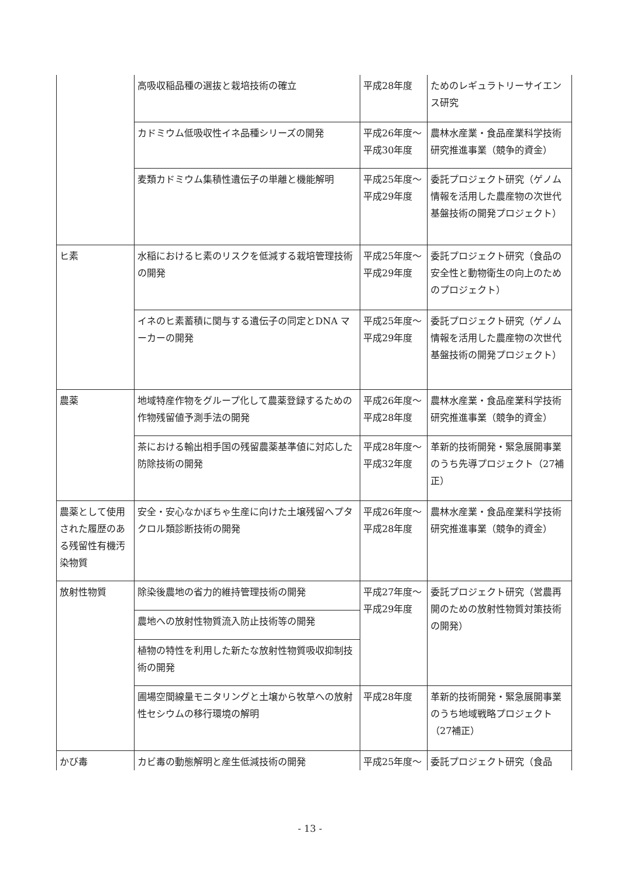| | 高吸収稲品種の選抜と栽培技術の確立 | 平成28年度 | ためのレギュラトリーサイエンス研究 |
| | カドミウム低吸収性イネ品種シリーズの開発 | 平成26年度～平成30年度 | 農林水産業・食品産業科学技術研究推進事業（競争的資金） |
| | 麦類カドミウム集積性遺伝子の単離と機能解明 | 平成25年度～平成29年度 | 委託プロジェクト研究（ゲノム情報を活用した農産物の次世代基盤技術の開発プロジェクト） |
| ヒ素 | 水稲におけるヒ素のリスクを低減する栽培管理技術の開発 | 平成25年度～平成29年度 | 委託プロジェクト研究（食品の安全性と動物衛生の向上のためのプロジェクト） |
| | イネのヒ素蓄積に関与する遺伝子の同定とDNA マーカーの開発 | 平成25年度～平成29年度 | 委託プロジェクト研究（ゲノム情報を活用した農産物の次世代基盤技術の開発プロジェクト） |
| 農薬 | 地域特産作物をグループ化して農薬登録するための作物残留値予測手法の開発 | 平成26年度～平成28年度 | 農林水産業・食品産業科学技術研究推進事業（競争的資金） |
| | 茶における輸出相手国の残留農薬基準値に対応した防除技術の開発 | 平成28年度～平成32年度 | 革新的技術開発・緊急展開事業のうち先導プロジェクト（27補正） |
| 農薬として使用された履歴のある残留性有機汚染物質 | 安全・安心なかぼちゃ生産に向けた土壌残留へプタクロル類診断技術の開発 | 平成26年度～平成28年度 | 農林水産業・食品産業科学技術研究推進事業（競争的資金） |
| 放射性物質 | 除染後農地の省力的維持管理技術の開発 | 平成27年度～平成29年度 | 委託プロジェクト研究（営農再開のための放射性物質対策技術の開発） |
| | 農地への放射性物質流入防止技術等の開発 | | |
| | 植物の特性を利用した新たな放射性物質吸収抑制技術の開発 | | |
| | 圃場空間線量モニタリングと土壌から牧草への放射性セシウムの移行環境の解明 | 平成28年度 | 革新的技術開発・緊急展開事業のうち地域戦略プロジェクト（27補正） |
| かび毒 | カビ毒の動態解明と産生低減技術の開発 | 平成25年度～ | 委託プロジェクト研究（食品 |
- 13 -